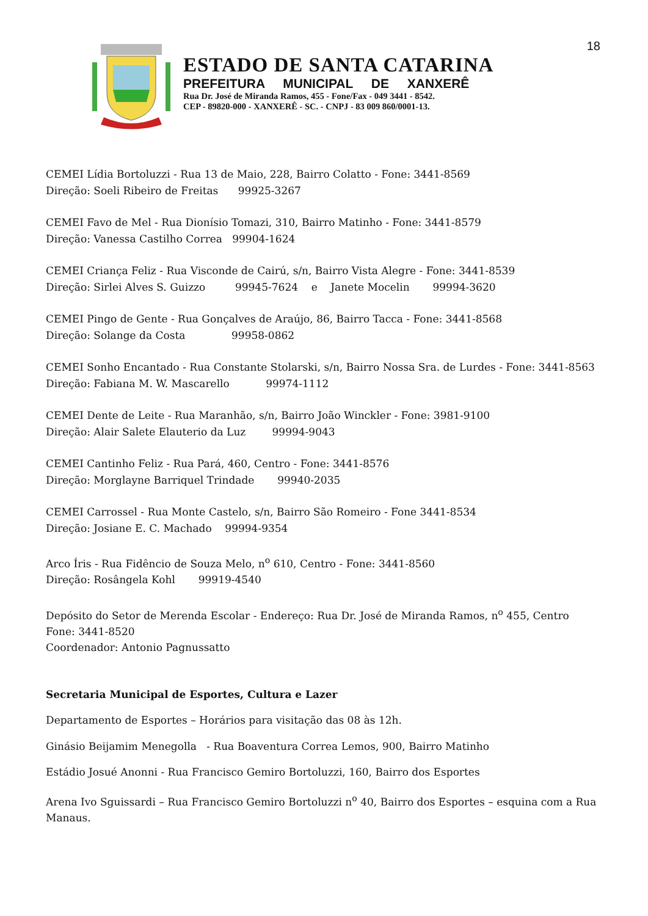18
ESTADO DE SANTA CATARINA
PREFEITURA MUNICIPAL DE XANXERÊ
Rua Dr. José de Miranda Ramos, 455 - Fone/Fax - 049 3441 - 8542.
CEP - 89820-000 - XANXERÊ - SC. - CNPJ - 83 009 860/0001-13.
CEMEI Lídia Bortoluzzi - Rua 13 de Maio, 228, Bairro Colatto - Fone: 3441-8569
Direção: Soeli Ribeiro de Freitas 99925-3267
CEMEI Favo de Mel - Rua Dionísio Tomazi, 310, Bairro Matinho - Fone: 3441-8579
Direção: Vanessa Castilho Correa 99904-1624
CEMEI Criança Feliz - Rua Visconde de Cairú, s/n, Bairro Vista Alegre - Fone: 3441-8539
Direção: Sirlei Alves S. Guizzo 99945-7624 e Janete Mocelin 99994-3620
CEMEI Pingo de Gente - Rua Gonçalves de Araújo, 86, Bairro Tacca - Fone: 3441-8568
Direção: Solange da Costa 99958-0862
CEMEI Sonho Encantado - Rua Constante Stolarski, s/n, Bairro Nossa Sra. de Lurdes - Fone: 3441-8563
Direção: Fabiana M. W. Mascarello 99974-1112
CEMEI Dente de Leite - Rua Maranhão, s/n, Bairro João Winckler - Fone: 3981-9100
Direção: Alair Salete Elauterio da Luz 99994-9043
CEMEI Cantinho Feliz - Rua Pará, 460, Centro - Fone: 3441-8576
Direção: Morglayne Barriquel Trindade 99940-2035
CEMEI Carrossel - Rua Monte Castelo, s/n, Bairro São Romeiro - Fone 3441-8534
Direção: Josiane E. C. Machado 99994-9354
Arco Íris - Rua Fidêncio de Souza Melo, n<sup>o</sup> 610, Centro - Fone: 3441-8560
Direção: Rosângela Kohl 99919-4540
Depósito do Setor de Merenda Escolar - Endereço: Rua Dr. José de Miranda Ramos, n<sup>o</sup> 455, Centro
Fone: 3441-8520
Coordenador: Antonio Pagnussatto
Secretaria Municipal de Esportes, Cultura e Lazer
Departamento de Esportes – Horários para visitação das 08 às 12h.
Ginásio Beijamim Menegolla - Rua Boaventura Correa Lemos, 900, Bairro Matinho
Estádio Josué Anonni - Rua Francisco Gemiro Bortoluzzi, 160, Bairro dos Esportes
Arena Ivo Sguissardi – Rua Francisco Gemiro Bortoluzzi n<sup>o</sup> 40, Bairro dos Esportes – esquina com a Rua Manaus.